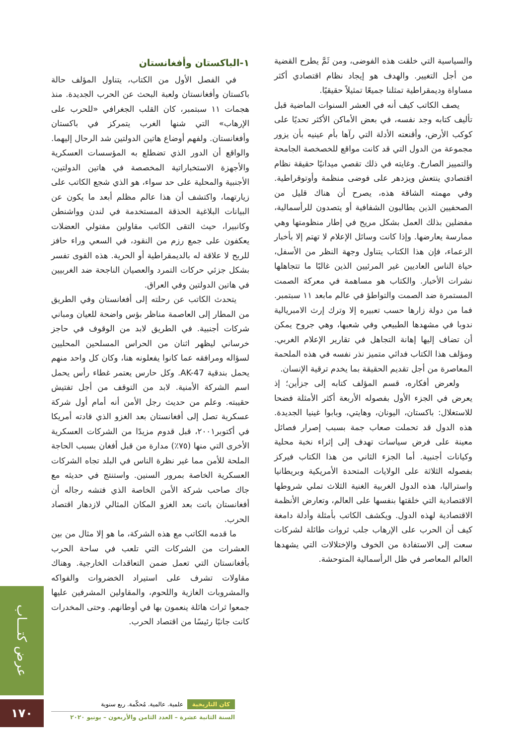والسياسية التي خلقت هذه الفوضى، ومن ثَمَّ يطرح القضية من أجل التغيير. والهدف هو إيجاد نظام اقتصادي أكثر مساواة وديمقراطية تمثلنا جميعًا تمثيلاً حقيقيًا.
يصف الكاتب كيف أنه في العشر السنوات الماضية قبل تأليف كتابه وجد نفسه، في بعض الأماكن الأكثر تحديًا على كوكب الأرض، وأقنعته الأدلة التي رآها بأم عينيه بأن يزور مجموعة من الدول التي قد كانت مواقع للخصخصة الجامحة والتمييز الصارخ. وغايته في ذلك تقصي ميدانيًا حقيقة نظام اقتصادي ينتعش ويزدهر على فوضى منظمة وأوتوقراطية. وفي مهمته الشاقة هذه، يصرح أن هناك قليل من الصحفيين الذين يطالبون الشفافية أو يتصدون للرأسمالية، مفضلين بذلك العمل بشكل مريح في إطار منظومتها وهي ممارسة يعارضها. وإذا كانت وسائل الإعلام لا تهتم إلا بأخبار الزعماء، فإن هذا الكتاب يتناول وجهة النظر من الأسفل، حياة الناس العاديين غير المرئيين الذين غالبًا ما تتجاهلها نشرات الأخبار. والكتاب هو مساهمة في معركة الصمت المستمرة ضد الصمت والتواطؤ في عالم مابعد ١١ سبتمبر. فما من دولة زارها حسب تعبيره إلا وترك إرث الامبريالية ندوبا في مشهدها الطبيعي وفي شعبها، وهي جروح يمكن أن تضاف إليها إهانة التجاهل في تقارير الإعلام الغربي. ومؤلف هذا الكتاب فدائي متميز نذر نفسه في هذه الملحمة المعاصرة من أجل تقديم الحقيقة بما يخدم ترقية الإنسان.
ولعرض أفكاره، قسم المؤلف كتابه إلى جزأين؛ إذ يعرض في الجزء الأول بفصوله الأربعة أكثر الأمثلة فضحا للاستغلال: باكستان، اليونان، وهايتي، وبابوا غينيا الجديدة. هذه الدول قد تحملت صعاب جمة بسبب إصرار فصائل معينة على فرض سياسات تهدف إلى إثراء نخبة محلية وكيانات أجنبية. أما الجزء الثاني من هذا الكتاب فيركز بفصوله الثلاثة على الولايات المتحدة الأمريكية وبريطانيا واستراليا، هذه الدول الغربية الغنية الثلاث تملي شروطها الاقتصادية التي خلقتها بنفسها على العالم، وتعارض الأنظمة الاقتصادية لهذه الدول. ويكشف الكاتب بأمثلة وأدلة دامغة كيف أن الحرب على الإرهاب جلب ثروات طائلة لشركات سعت إلى الاستفادة من الخوف والإختلالات التي يشهدها العالم المعاصر في ظل الرأسمالية المتوحشة.
١-الباكستان وأفغانستان
في الفصل الأول من الكتاب، يتناول المؤلف حالة باكستان وأفغانستان ولعبة البحث عن الحرب الجديدة. منذ هجمات ١١ سبتمبر، كان القلب الجغرافي «للحرب على الإرهاب» التي شنها الغرب يتمركز في باكستان وأفغانستان. ولفهم أوضاع هاتين الدولتين شد الرحال إليهما. والواقع أن الدور الذي تضطلع به المؤسسات العسكرية والأجهزة الاستخباراتية المخصصة في هاتين الدولتين، الأجنبية والمحلية على حد سواء، هو الذي شجع الكاتب على زيارتهما، واكتشف أن هذا عالم مظلم أبعد ما يكون عن البيانات البلاغية الحذقة المستخدمة في لندن وواشنطن وكانبيرا، حيث التقى الكاتب مقاولين مفتولي العضلات يعكفون على جمع رزم من النقود، في السعي وراء حافز للربح لا علاقة له بالديمقراطية أو الحرية. هذه القوى تفسر بشكل جزئي حركات التمرد والعصيان الناجحة ضد الغربيين في هاتين الدولتين وفي العراق.
يتحدث الكاتب عن رحلته إلى أفغانستان وفي الطريق من المطار إلى العاصمة مناظر بؤس واضحة للعيان ومباني شركات أجنبية. في الطريق لابد من الوقوف في حاجز خرساني ليظهر اثنان من الحراس المسلحين المحليين لسؤاله ومرافقه عما كانوا يفعلونه هنا، وكان كل واحد منهم يحمل بندقية AK-47. وكل حارس يعتمر غطاء رأس يحمل اسم الشركة الأمنية. لابد من التوقف من أجل تفتيش حقيبته. وعلم من حديث رجل الأمن أنه أمام أول شركة عسكرية تصل إلى أفغانستان بعد الغزو الذي قادته أمريكا في أكتوبر٢٠٠١، قبل قدوم مزيدًا من الشركات العسكرية الأخرى التي منها (٧٥٪) مدارة من قبل أفغان بسبب الحاجة الملحة للأمن مما غير نظرة الناس في البلد تجاه الشركات العسكرية الخاصة بمرور السنين. واستنتج في حديثه مع جاك صاحب شركة الأمن الخاصة الذي فتشه رجاله أن أفغانستان باتت بعد الغزو المكان المثالي لازدهار اقتصاد الحرب.
ما قدمه الكاتب مع هذه الشركة، ما هو إلا مثال من بين العشرات من الشركات التي تلعب في ساحة الحرب بأفغانستان التي تعمل ضمن التعاقدات الخارجية. وهناك مقاولات تشرف على استيراد الخضروات والفواكه والمشروبات الغازية واللحوم، والمقاولين المشرفين عليها جمعوا ثراث هائلة ينعمون بها في أوطانهم. وحتى المخدرات كانت جانبًا رئيسًا من اقتصاد الحرب.
عرض كتـــاب
١٧٠
كان التاريخية علمية. عالمية. مُحكّمة. ربع سنوية
السنة الثانية عشرة – العدد الثامن والأربعون – يونيو ٢٠٢٠